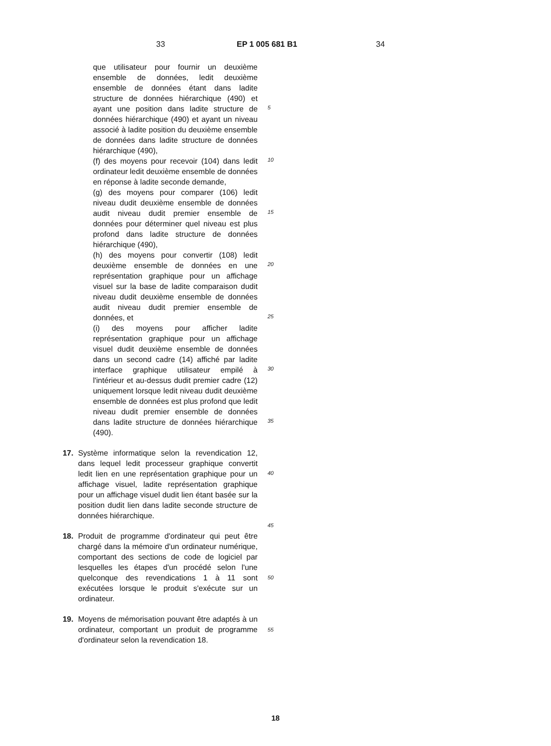33 EP 1 005 681 B1 34
que utilisateur pour fournir un deuxième ensemble de données, ledit deuxième ensemble de données étant dans ladite structure de données hiérarchique (490) et ayant une position dans ladite structure de données hiérarchique (490) et ayant un niveau associé à ladite position du deuxième ensemble de données dans ladite structure de données hiérarchique (490),
(f) des moyens pour recevoir (104) dans ledit ordinateur ledit deuxième ensemble de données en réponse à ladite seconde demande,
(g) des moyens pour comparer (106) ledit niveau dudit deuxième ensemble de données audit niveau dudit premier ensemble de données pour déterminer quel niveau est plus profond dans ladite structure de données hiérarchique (490),
(h) des moyens pour convertir (108) ledit deuxième ensemble de données en une représentation graphique pour un affichage visuel sur la base de ladite comparaison dudit niveau dudit deuxième ensemble de données audit niveau dudit premier ensemble de données, et
(i) des moyens pour afficher ladite représentation graphique pour un affichage visuel dudit deuxième ensemble de données dans un second cadre (14) affiché par ladite interface graphique utilisateur empilé à l'intérieur et au-dessus dudit premier cadre (12) uniquement lorsque ledit niveau dudit deuxième ensemble de données est plus profond que ledit niveau dudit premier ensemble de données dans ladite structure de données hiérarchique (490).
17. Système informatique selon la revendication 12, dans lequel ledit processeur graphique convertit ledit lien en une représentation graphique pour un affichage visuel, ladite représentation graphique pour un affichage visuel dudit lien étant basée sur la position dudit lien dans ladite seconde structure de données hiérarchique.
18. Produit de programme d'ordinateur qui peut être chargé dans la mémoire d'un ordinateur numérique, comportant des sections de code de logiciel par lesquelles les étapes d'un procédé selon l'une quelconque des revendications 1 à 11 sont exécutées lorsque le produit s'exécute sur un ordinateur.
19. Moyens de mémorisation pouvant être adaptés à un ordinateur, comportant un produit de programme d'ordinateur selon la revendication 18.
5
10
15
20
25
30
35
40
45
50
55
18